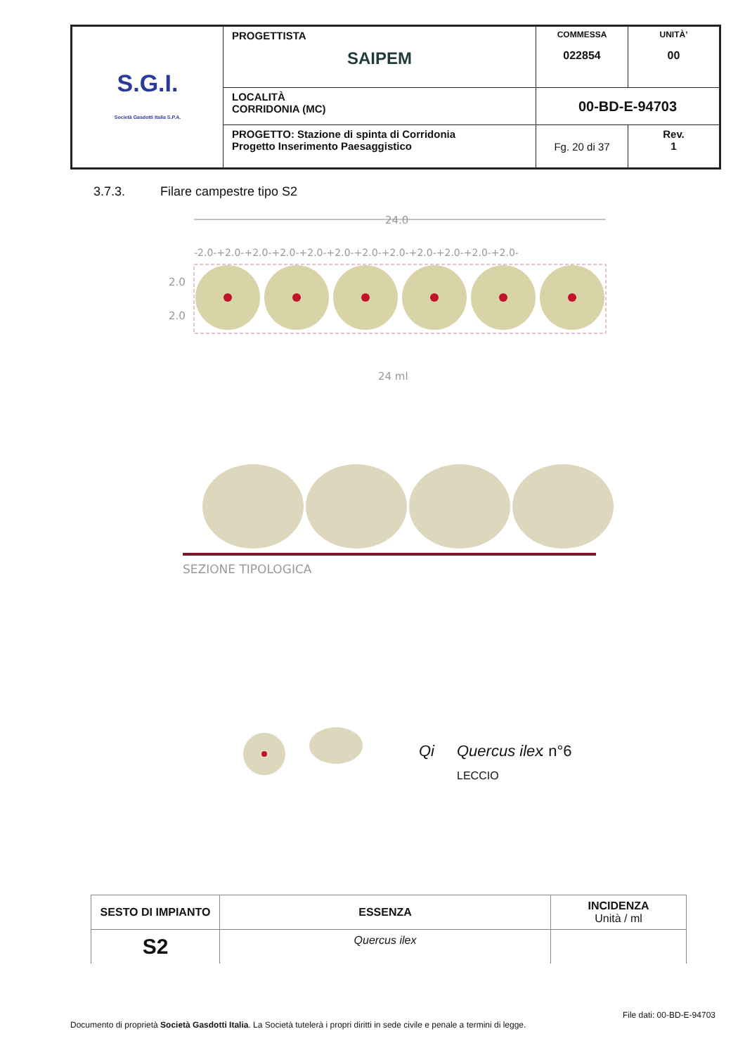| S.G.I. Società Gasdotti Italia S.P.A. | PROGETTISTA SAIPEM | COMMESSA 022854 | UNITÀ’ 00 |
| | LOCALITÀ CORRIDONIA (MC) | 00-BD-E-94703 | |
| | PROGETTO: Stazione di spinta di Corridonia Progetto Inserimento Paesaggistico | Fg. 20 di 37 | Rev. 1 |
3.7.3. Filare campestre tipo S2
24.0
-2.0-+2.0-+2.0-+2.0-+2.0-+2.0-+2.0-+2.0-+2.0-+2.0-+2.0-+2.0-
2.0
2.0
24 ml
SEZIONE TIPOLOGICA
Qi
Quercus ilex
: n°6
LECCIO
| SESTO DI IMPIANTO | ESSENZA | INCIDENZA Unità / ml |
| --- | --- | --- |
| S2 | Quercus ilex | |
File dati: 00-BD-E-94703
Documento di proprietà Società Gasdotti Italia. La Società tutelerà i propri diritti in sede civile e penale a termini di legge.